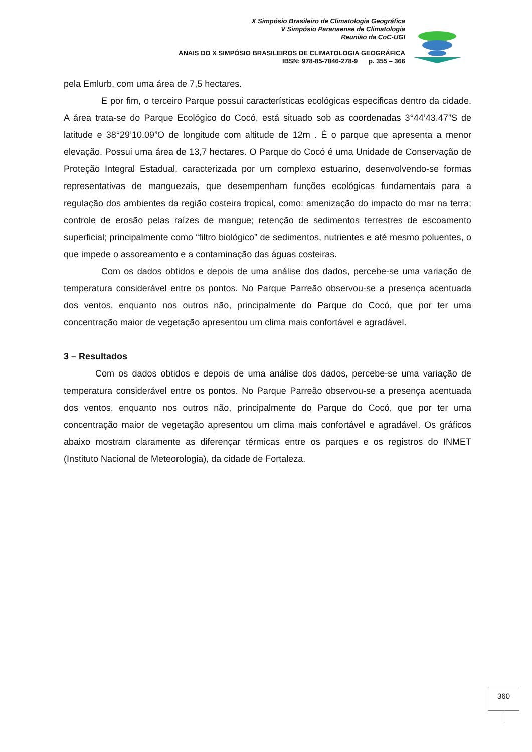X Simpósio Brasileiro de Climatologia Geográfica
V Simpósio Paranaense de Climatologia
Reunião da CoC-UGI
ANAIS DO X SIMPÓSIO BRASILEIROS DE CLIMATOLOGIA GEOGRÁFICA
IBSN: 978-85-7846-278-9 p. 355 – 366
pela Emlurb, com uma área de 7,5 hectares.
E por fim, o terceiro Parque possui características ecológicas especificas dentro da cidade. A área trata-se do Parque Ecológico do Cocó, está situado sob as coordenadas 3°44’43.47”S de latitude e 38°29’10.09”O de longitude com altitude de 12m . É o parque que apresenta a menor elevação. Possui uma área de 13,7 hectares. O Parque do Cocó é uma Unidade de Conservação de Proteção Integral Estadual, caracterizada por um complexo estuarino, desenvolvendo-se formas representativas de manguezais, que desempenham funções ecológicas fundamentais para a regulação dos ambientes da região costeira tropical, como: amenização do impacto do mar na terra; controle de erosão pelas raízes de mangue; retenção de sedimentos terrestres de escoamento superficial; principalmente como “filtro biológico” de sedimentos, nutrientes e até mesmo poluentes, o que impede o assoreamento e a contaminação das águas costeiras.
Com os dados obtidos e depois de uma análise dos dados, percebe-se uma variação de temperatura considerável entre os pontos. No Parque Parreão observou-se a presença acentuada dos ventos, enquanto nos outros não, principalmente do Parque do Cocó, que por ter uma concentração maior de vegetação apresentou um clima mais confortável e agradável.
3 – Resultados
Com os dados obtidos e depois de uma análise dos dados, percebe-se uma variação de temperatura considerável entre os pontos. No Parque Parreão observou-se a presença acentuada dos ventos, enquanto nos outros não, principalmente do Parque do Cocó, que por ter uma concentração maior de vegetação apresentou um clima mais confortável e agradável. Os gráficos abaixo mostram claramente as diferençar térmicas entre os parques e os registros do INMET (Instituto Nacional de Meteorologia), da cidade de Fortaleza.
360